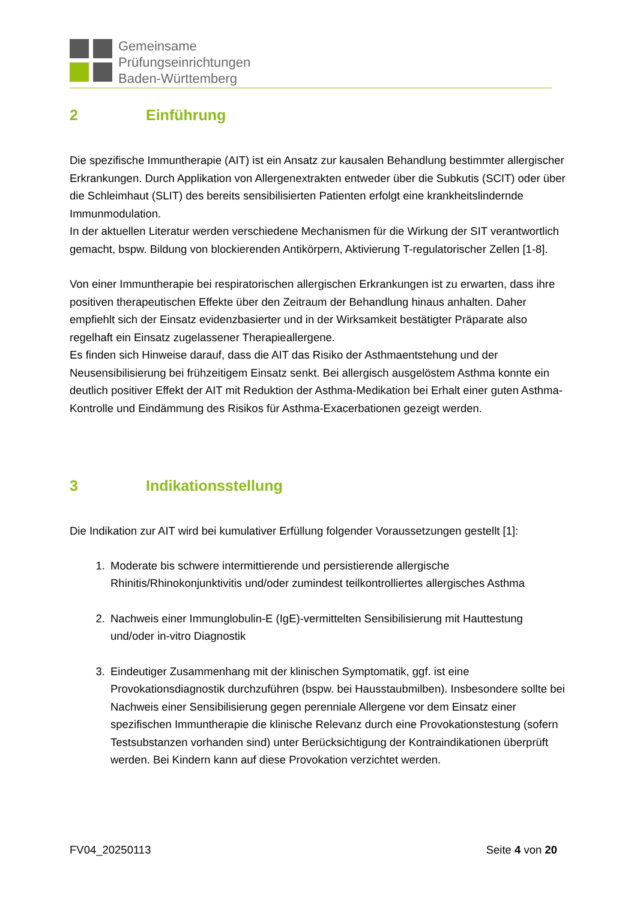Gemeinsame
Prüfungseinrichtungen
Baden-Württemberg
2 Einführung
Die spezifische Immuntherapie (AIT) ist ein Ansatz zur kausalen Behandlung bestimmter allergischer Erkrankungen. Durch Applikation von Allergenextrakten entweder über die Subkutis (SCIT) oder über die Schleimhaut (SLIT) des bereits sensibilisierten Patienten erfolgt eine krankheitslindernde Immunmodulation.
In der aktuellen Literatur werden verschiedene Mechanismen für die Wirkung der SIT verantwortlich gemacht, bspw. Bildung von blockierenden Antikörpern, Aktivierung T-regulatorischer Zellen [1-8].
Von einer Immuntherapie bei respiratorischen allergischen Erkrankungen ist zu erwarten, dass ihre positiven therapeutischen Effekte über den Zeitraum der Behandlung hinaus anhalten. Daher empfiehlt sich der Einsatz evidenzbasierter und in der Wirksamkeit bestätigter Präparate also regelhaft ein Einsatz zugelassener Therapieallergene.
Es finden sich Hinweise darauf, dass die AIT das Risiko der Asthmaentstehung und der Neusensibilisierung bei frühzeitigem Einsatz senkt. Bei allergisch ausgelöstem Asthma konnte ein deutlich positiver Effekt der AIT mit Reduktion der Asthma-Medikation bei Erhalt einer guten Asthma-Kontrolle und Eindämmung des Risikos für Asthma-Exacerbationen gezeigt werden.
3 Indikationsstellung
Die Indikation zur AIT wird bei kumulativer Erfüllung folgender Voraussetzungen gestellt [1]:
1. Moderate bis schwere intermittierende und persistierende allergische Rhinitis/Rhinokonjunktivitis und/oder zumindest teilkontrolliertes allergisches Asthma
2. Nachweis einer Immunglobulin-E (IgE)-vermittelten Sensibilisierung mit Hauttestung und/oder in-vitro Diagnostik
3. Eindeutiger Zusammenhang mit der klinischen Symptomatik, ggf. ist eine Provokationsdiagnostik durchzuführen (bspw. bei Hausstaubmilben). Insbesondere sollte bei Nachweis einer Sensibilisierung gegen perenniale Allergene vor dem Einsatz einer spezifischen Immuntherapie die klinische Relevanz durch eine Provokationstestung (sofern Testsubstanzen vorhanden sind) unter Berücksichtigung der Kontraindikationen überprüft werden. Bei Kindern kann auf diese Provokation verzichtet werden.
FV04_20250113 Seite 4 von 20